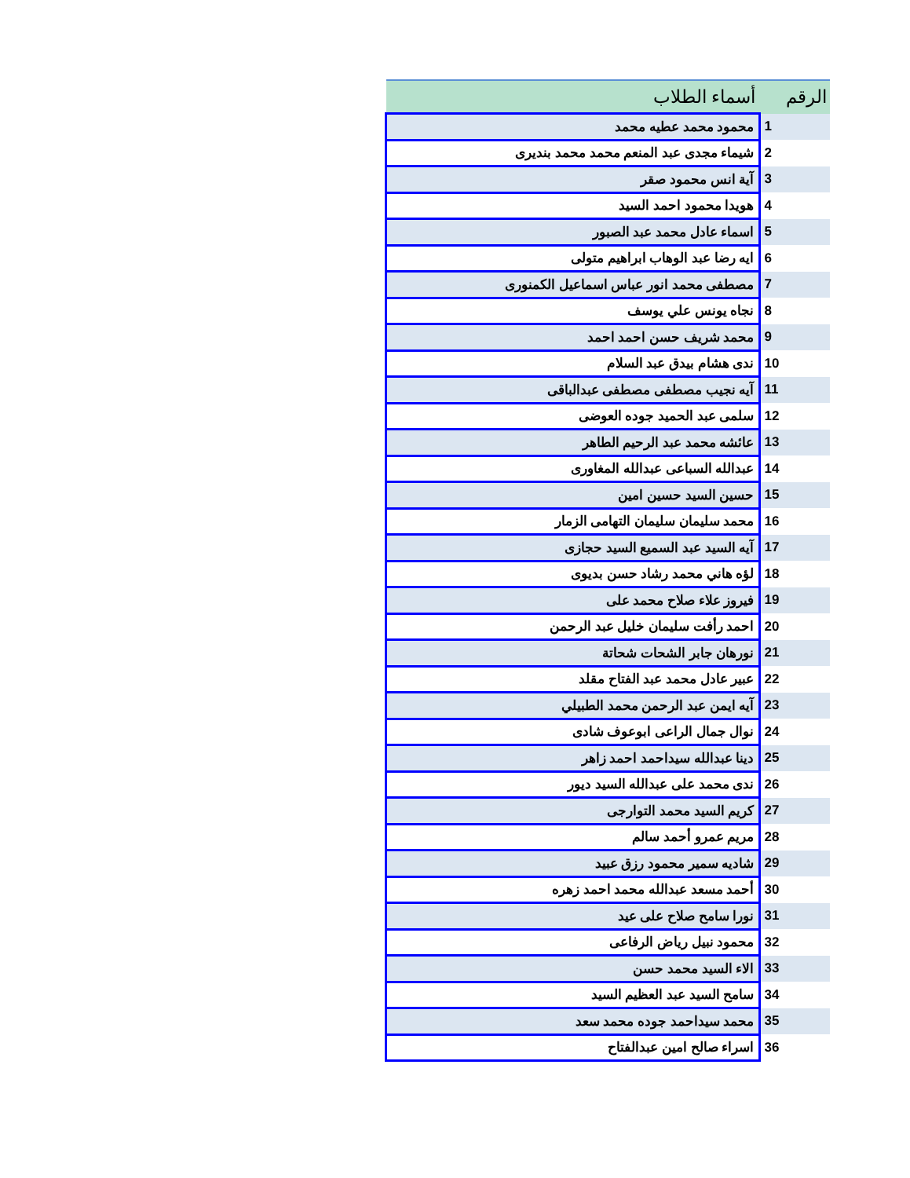| الرقم | أسماء الطلاب |
| --- | --- |
| 1 | محمود محمد عطيه محمد |
| 2 | شيماء مجدى عبد المنعم محمد محمد بنديرى |
| 3 | آية انس محمود صقر |
| 4 | هويدا محمود احمد السيد |
| 5 | اسماء عادل محمد عبد الصبور |
| 6 | ايه رضا عبد الوهاب ابراهيم متولى |
| 7 | مصطفى محمد انور عباس اسماعيل الكمنورى |
| 8 | نجاه يونس علي يوسف |
| 9 | محمد شريف حسن احمد احمد |
| 10 | ندى هشام بيدق عبد السلام |
| 11 | آيه نجيب مصطفى مصطفى عبدالباقى |
| 12 | سلمى عبد الحميد جوده العوضى |
| 13 | عائشه محمد عبد الرحيم الطاهر |
| 14 | عبدالله السباعى عبدالله المغاورى |
| 15 | حسين السيد حسين امين |
| 16 | محمد سليمان سليمان التهامى الزمار |
| 17 | آيه السيد عبد السميع السيد حجازى |
| 18 | لؤه هاني محمد رشاد حسن بديوى |
| 19 | فيروز علاء صلاح محمد على |
| 20 | احمد رأفت سليمان خليل عبد الرحمن |
| 21 | نورهان جابر الشحات شحاتة |
| 22 | عبير عادل محمد عبد الفتاح مقلد |
| 23 | آيه ايمن عبد الرحمن محمد الطبيلي |
| 24 | نوال جمال الراعى ابوعوف شادى |
| 25 | دينا عبدالله سيداحمد احمد زاهر |
| 26 | ندى محمد على عبدالله السيد ديور |
| 27 | كريم السيد محمد التوارجى |
| 28 | مريم عمرو أحمد سالم |
| 29 | شاديه سمير محمود رزق عبيد |
| 30 | أحمد مسعد عبدالله محمد احمد زهره |
| 31 | نورا سامح صلاح على عيد |
| 32 | محمود نبيل رياض الرفاعى |
| 33 | الاء السيد محمد حسن |
| 34 | سامح السيد عبد العظيم السيد |
| 35 | محمد سيداحمد جوده محمد سعد |
| 36 | اسراء صالح امين عبدالفتاح |